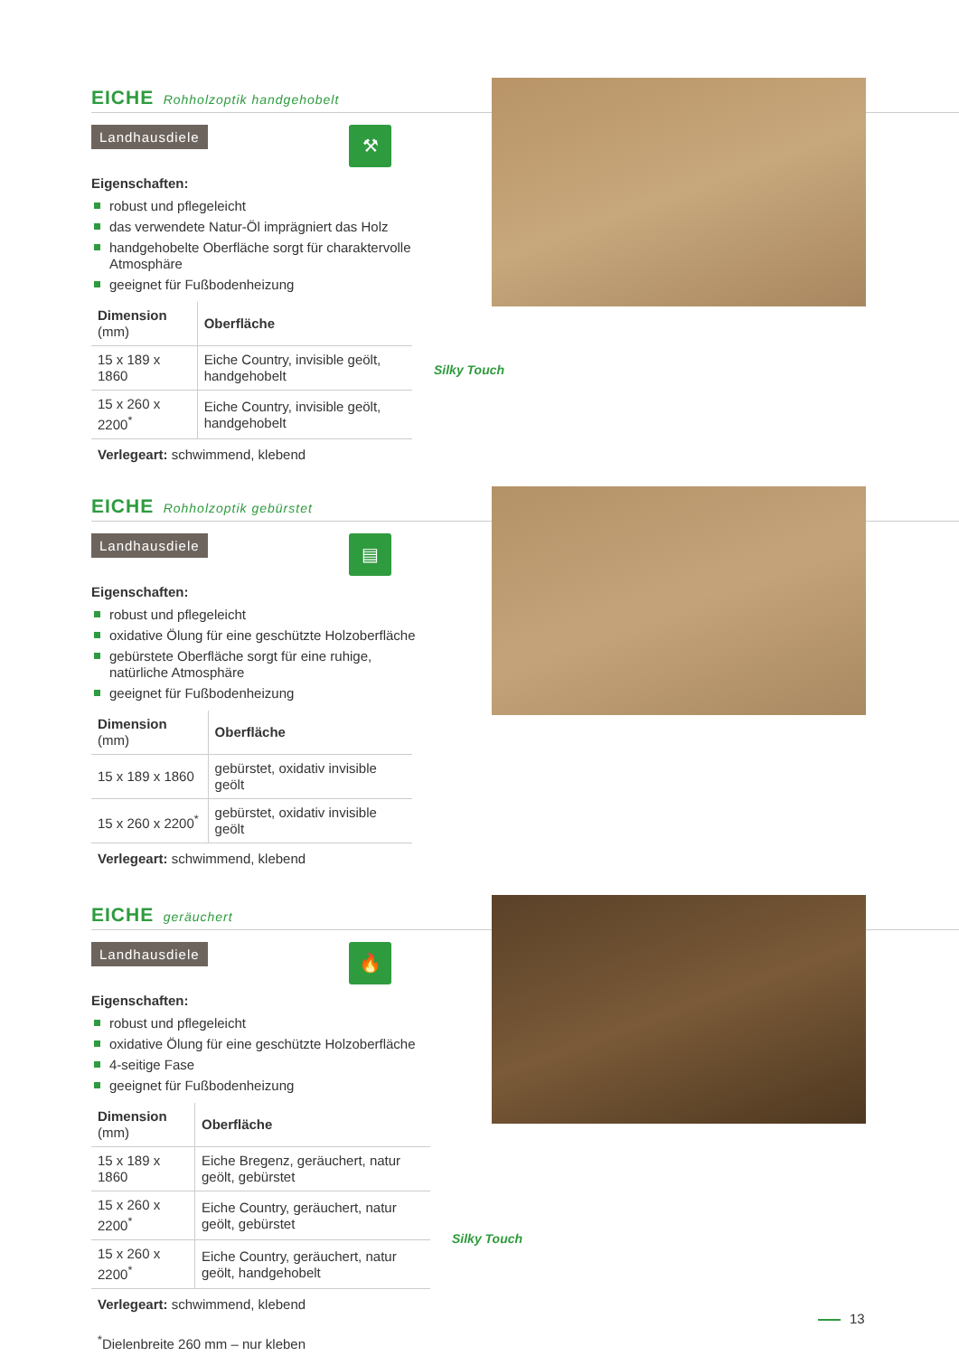EICHE Rohholzoptik handgehobelt
Landhausdiele ⚒
Eigenschaften:
robust und pflegeleicht
das verwendete Natur-Öl imprägniert das Holz
handgehobelte Oberfläche sorgt für charaktervolle Atmosphäre
geeignet für Fußbodenheizung
| Dimension (mm) | Oberfläche |
| --- | --- |
| 15 x 189 x 1860 | Eiche Country, invisible geölt, handgehobelt |
| 15 x 260 x 2200<sup>*</sup> | Eiche Country, invisible geölt, handgehobelt |
Verlegeart: schwimmend, klebend
Silky Touch
EICHE Rohholzoptik gebürstet
Landhausdiele ▤
Eigenschaften:
robust und pflegeleicht
oxidative Ölung für eine geschützte Holzoberfläche
gebürstete Oberfläche sorgt für eine ruhige, natürliche Atmosphäre
geeignet für Fußbodenheizung
| Dimension (mm) | Oberfläche |
| --- | --- |
| 15 x 189 x 1860 | gebürstet, oxidativ invisible geölt |
| 15 x 260 x 2200<sup>*</sup> | gebürstet, oxidativ invisible geölt |
Verlegeart: schwimmend, klebend
EICHE geräuchert
Landhausdiele 🔥
Eigenschaften:
robust und pflegeleicht
oxidative Ölung für eine geschützte Holzoberfläche
4-seitige Fase
geeignet für Fußbodenheizung
| Dimension (mm) | Oberfläche |
| --- | --- |
| 15 x 189 x 1860 | Eiche Bregenz, geräuchert, natur geölt, gebürstet |
| 15 x 260 x 2200<sup>*</sup> | Eiche Country, geräuchert, natur geölt, gebürstet |
| 15 x 260 x 2200<sup>*</sup> | Eiche Country, geräuchert, natur geölt, handgehobelt |
Verlegeart: schwimmend, klebend
<sup>*</sup> Dielenbreite 260 mm – nur kleben
Silky Touch
13